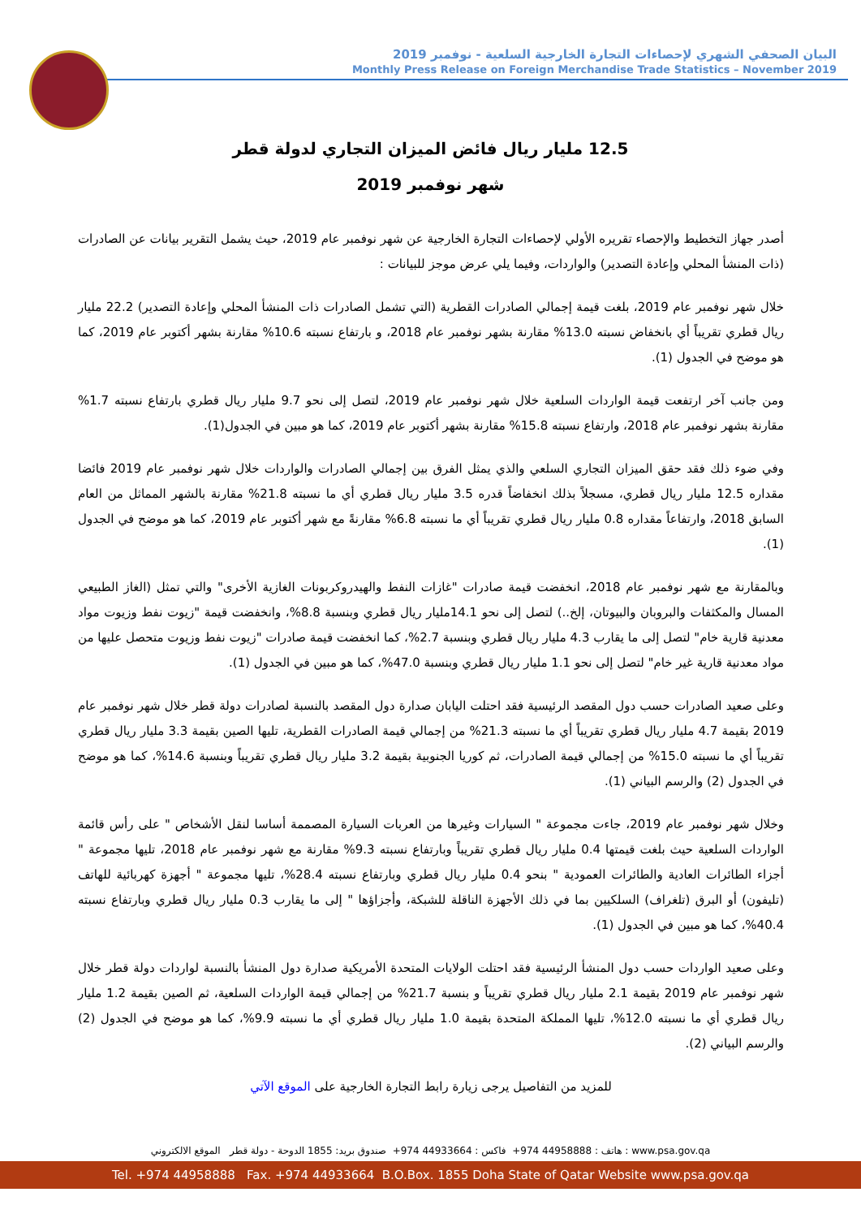البيان الصحفي الشهري لإحصاءات التجارة الخارجية السلعية - نوفمبر 2019
Monthly Press Release on Foreign Merchandise Trade Statistics – November 2019
12.5 مليار ريال فائض الميزان التجاري لدولة قطر
شهر نوفمبر 2019
أصدر جهاز التخطيط والإحصاء تقريره الأولي لإحصاءات التجارة الخارجية عن شهر نوفمبر عام 2019، حيث يشمل التقرير بيانات عن الصادرات (ذات المنشأ المحلي وإعادة التصدير) والواردات، وفيما يلي عرض موجز للبيانات :
خلال شهر نوفمبر عام 2019، بلغت قيمة إجمالي الصادرات القطرية (التي تشمل الصادرات ذات المنشأ المحلي وإعادة التصدير) 22.2 مليار ريال قطري تقريباً أي بانخفاض نسبته 13.0% مقارنة بشهر نوفمبر عام 2018، و بارتفاع نسبته 10.6% مقارنة بشهر أكتوبر عام 2019، كما هو موضح في الجدول (1).
ومن جانب آخر ارتفعت قيمة الواردات السلعية خلال شهر نوفمبر عام 2019، لتصل إلى نحو 9.7 مليار ريال قطري بارتفاع نسبته 1.7% مقارنة بشهر نوفمبر عام 2018، وارتفاع نسبته 15.8% مقارنة بشهر أكتوبر عام 2019، كما هو مبين في الجدول(1).
وفي ضوء ذلك فقد حقق الميزان التجاري السلعي والذي يمثل الفرق بين إجمالي الصادرات والواردات خلال شهر نوفمبر عام 2019 فائضا مقداره 12.5 مليار ريال قطري، مسجلاً بذلك انخفاضاً قدره 3.5 مليار ريال قطري أي ما نسبته 21.8% مقارنة بالشهر المماثل من العام السابق 2018، وارتفاعاً مقداره 0.8 مليار ريال قطري تقريباً أي ما نسبته 6.8% مقارنةً مع شهر أكتوبر عام 2019، كما هو موضح في الجدول (1).
وبالمقارنة مع شهر نوفمبر عام 2018، انخفضت قيمة صادرات "غازات النفط والهيدروكربونات الغازية الأخرى" والتي تمثل (الغاز الطبيعي المسال والمكثفات والبروبان والبيوتان، إلخ..) لتصل إلى نحو 14.1مليار ريال قطري وبنسبة 8.8%، وانخفضت قيمة "زيوت نفط وزيوت مواد معدنية قارية خام" لتصل إلى ما يقارب 4.3 مليار ريال قطري وبنسبة 2.7%، كما انخفضت قيمة صادرات "زيوت نفط وزيوت متحصل عليها من مواد معدنية قارية غير خام" لتصل إلى نحو 1.1 مليار ريال قطري وبنسبة 47.0%، كما هو مبين في الجدول (1).
وعلى صعيد الصادرات حسب دول المقصد الرئيسية فقد احتلت اليابان صدارة دول المقصد بالنسبة لصادرات دولة قطر خلال شهر نوفمبر عام 2019 بقيمة 4.7 مليار ريال قطري تقريباً أي ما نسبته 21.3% من إجمالي قيمة الصادرات القطرية، تليها الصين بقيمة 3.3 مليار ريال قطري تقريباً أي ما نسبته 15.0% من إجمالي قيمة الصادرات، ثم كوريا الجنوبية بقيمة 3.2 مليار ريال قطري تقريباً وبنسبة 14.6%، كما هو موضح في الجدول (2) والرسم البياني (1).
وخلال شهر نوفمبر عام 2019، جاءت مجموعة " السيارات وغيرها من العربات السيارة المصممة أساسا لنقل الأشخاص " على رأس قائمة الواردات السلعية حيث بلغت قيمتها 0.4 مليار ريال قطري تقريباً وبارتفاع نسبته 9.3% مقارنة مع شهر نوفمبر عام 2018، تليها مجموعة " أجزاء الطائرات العادية والطائرات العمودية " بنحو 0.4 مليار ريال قطري وبارتفاع نسبته 28.4%، تليها مجموعة " أجهزة كهربائية للهاتف (تليفون) أو البرق (تلغراف) السلكيين بما في ذلك الأجهزة الناقلة للشبكة، وأجزاؤها " إلى ما يقارب 0.3 مليار ريال قطري وبارتفاع نسبته 40.4%، كما هو مبين في الجدول (1).
وعلى صعيد الواردات حسب دول المنشأ الرئيسية فقد احتلت الولايات المتحدة الأمريكية صدارة دول المنشأ بالنسبة لواردات دولة قطر خلال شهر نوفمبر عام 2019 بقيمة 2.1 مليار ريال قطري تقريباً و بنسبة 21.7% من إجمالي قيمة الواردات السلعية، ثم الصين بقيمة 1.2 مليار ريال قطري أي ما نسبته 12.0%، تليها المملكة المتحدة بقيمة 1.0 مليار ريال قطري أي ما نسبته 9.9%، كما هو موضح في الجدول (2) والرسم البياني (2).
للمزيد من التفاصيل يرجى زيارة رابط التجارة الخارجية على الموقع الآتي
هاتف : 44958888 974+ فاكس : 44933664 974+ صندوق بريد: 1855 الدوحة - دولة قطر الموقع الالكتروني : www.psa.gov.qa
Tel. +974 44958888 Fax. +974 44933664 B.O.Box. 1855 Doha State of Qatar Website www.psa.gov.qa